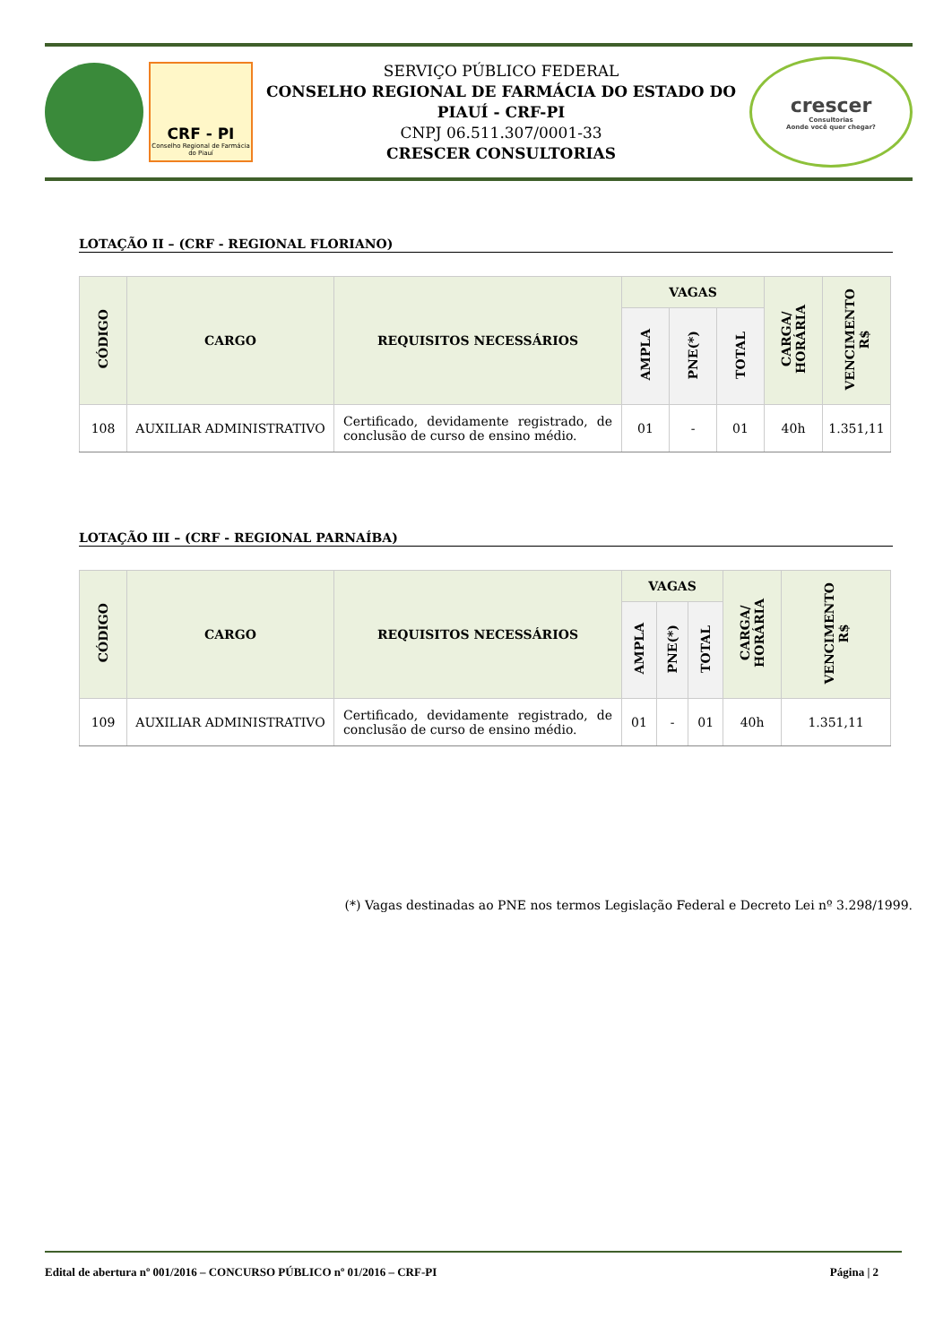CRF - PI
Conselho Regional de Farmácia do Piauí
SERVIÇO PÚBLICO FEDERAL
CONSELHO REGIONAL DE FARMÁCIA DO ESTADO DO PIAUÍ - CRF-PI
CNPJ 06.511.307/0001-33
CRESCER CONSULTORIAS
crescer
Consultorias
Aonde você quer chegar?
LOTAÇÃO II – (CRF - REGIONAL FLORIANO)
| CÓDIGO | CARGO | REQUISITOS NECESSÁRIOS | VAGAS | | | CARGA/ HORÁRIA | VENCIMENTO R$ |
| --- | --- | --- | --- | --- | --- | --- | --- |
| | | | AMPLA | PNE(*) | TOTAL | | |
| 108 | AUXILIAR ADMINISTRATIVO | Certificado, devidamente registrado, de conclusão de curso de ensino médio. | 01 | - | 01 | 40h | 1.351,11 |
LOTAÇÃO III – (CRF - REGIONAL PARNAÍBA)
| CÓDIGO | CARGO | REQUISITOS NECESSÁRIOS | VAGAS | | | CARGA/ HORÁRIA | VENCIMENTO R$ |
| --- | --- | --- | --- | --- | --- | --- | --- |
| | | | AMPLA | PNE(*) | TOTAL | | |
| 109 | AUXILIAR ADMINISTRATIVO | Certificado, devidamente registrado, de conclusão de curso de ensino médio. | 01 | - | 01 | 40h | 1.351,11 |
(*) Vagas destinadas ao PNE nos termos Legislação Federal e Decreto Lei nº 3.298/1999.
Edital de abertura nº 001/2016 – CONCURSO PÚBLICO nº 01/2016 – CRF-PI Página | 2